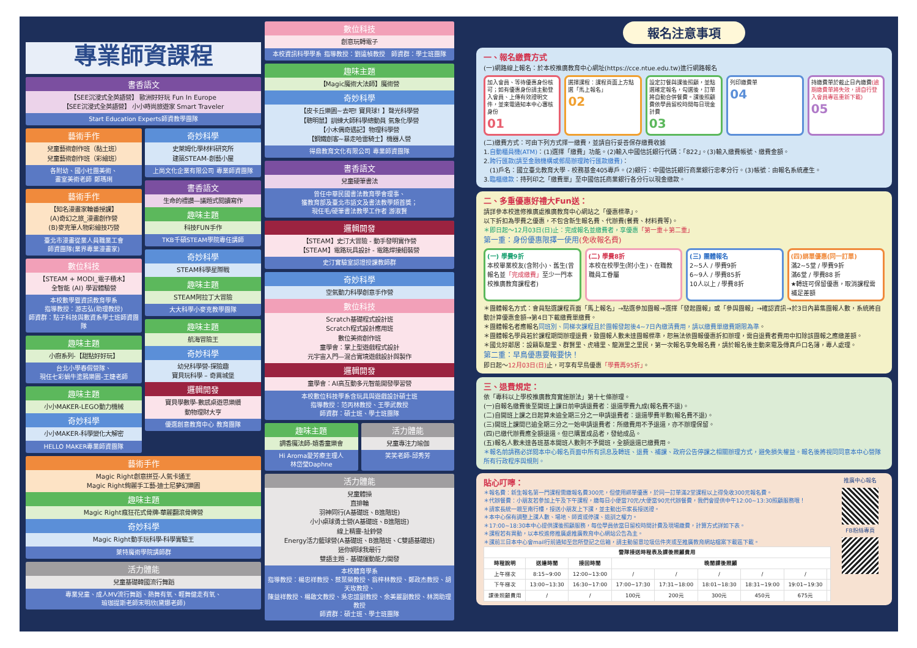專業師資課程
書香語文
【SEE沉浸式全英語營】 歐洲好好玩 Fun In Europe
【SEE沉浸式全英語營】 小小時尚旅遊家 Smart Traveler
Start Education Experts師資教學團隊
藝術手作
兒童藝術創作班（黏土班）
兒童藝術創作班（彩繪班）
各附幼、國小社團美術、
畫室美術老師 鄭瑪琍
藝術手作
【知名漫畫家輪番授課】
(A)奇幻之旅_漫畫創作營
(B)麥克筆人物彩繪技巧營
臺北市漫畫從業人員職業工會
師資團隊(業界專業漫畫家)
數位科技
【STEAM + MODI_電子積木】
全智能 (AI) 學習體驗營
本校數學暨資訊教育學系
指導教授：游志弘(助理教授)
師資群：點子科技與數資系學士班師資團隊
趣味主題
小廚系列-【甜點好好玩】
台北小學春假營隊、
現任七彩蝸牛塗鴉樂園-王婕老師
趣味主題
小小MAKER-LEGO動力機械
奇妙科學
小小MAKER-科學變化大解密
HELLO MAKER專業師資團隊
奇妙科學
史萊姆化學材料研究所
建築STEAM-創藝小屋
上尚文化企業有限公司 專業師資團隊
書香語文
生命的禮讚—議題式閱讀寫作
趣味主題
科技FUN手作
TKB千碩STEAM學院專任講師
奇妙科學
STEAM科學星際戰
趣味主題
STEAM阿拉丁大冒險
大大科學小麥克教學團隊
趣味主題
航海冒險王
奇妙科學
幼兒科學營-探險趣
寶貝玩科學 – 奇異城堡
邏輯開發
寶貝學數學-數感桌遊思樂纘
動物理財大亨
優選創意教育中心 教育團隊
藝術手作
Magic Right創意拼豆-人氣卡通王
Magic Right絢麗手工藝-迪士尼夢幻樂園
趣味主題
Magic Right瘋狂花式骨牌-華麗翻滾骨牌營
奇妙科學
Magic Right動手玩科學-科學實驗王
萊特魔術學院講師群
活力體能
兒童基礎韓國流行舞蹈
專業兒童、成人MV流行舞蹈、熱舞有氧、輕舞健走有氧、
瑜珈提斯老師宋明欣(黛娜老師)
數位科技
創意玩轉電子
本校資訊科學學系 指導教授：劉遠楨教授　師資群：學士班團隊
趣味主題
【Magic魔術大法師】魔術營
奇妙科學
【皮卡丘樂園~去吧! 寶貝球! 】聲光科學營
【聰明鼠】訓練大師科學總動員 氣象化學營
【小木偶奇遇記】物理科學營
【鋼鐵創客~暴走哈雷騎士】機器人營
得鼎教育文化有限公司 專業師資團隊
書香語文
兒童硬筆書法
曾任中華民國書法教育學會理事、
獲教育部及臺北市語文及書法教學類首獎；
現任毛/硬筆書法教學工作者 游淑賢
邏輯開發
【STEAM】史汀大冒險 - 動手發明實作營
【STEAM】電路玩具設計 - 電路焊接組裝營
史汀實驗室認證授課教師群
奇妙科學
空氣動力科學創意手作營
數位科技
Scratch基礎程式設計班
Scratch程式設計應用班
數位美術創作班
童學會：掌上型遊戲程式設計
元宇宙入門—混合實境遊戲設計與製作
邏輯開發
童學會：AI高互動多元智能開發學習營
本校數位科技學系含玩具與遊戲設計碩士班
指導教授：范丙林教授、王學武教授
師資群：碩士班、學士班團隊
趣味主題
調香魔法師-嬉香童樂會
Hi Aroma愛芳療主理人
林岱瑩Daphne
活力體能
兒童專注力瑜伽
笑笑老師-邱秀芳
活力體能
兒童體操
直排輪
羽神同行(A基礎班、B進階班)
小小桌球勇士營(A基礎班、B進階班)
線上精靈-扯鈴營
Energy活力籃球營(A基礎班、B進階班、C雙語基礎班)
迷你網球我最行
雙語主題 - 基礎運動能力開發
本校體育學系
指導教授：楊忠祥教授、蔡葉榮教授、翁梓林教授、鄭政杰教授、胡天玫教授、
陳益祥教授、楊啟文教授、吳忠誼副教授、余美麗副教授、林潤助理教授
師資群：碩士班、學士班團隊
報名注意事項
一、報名繳費方式
(一)網路線上報名：於本校推廣教育中心網址(https://cce.ntue.edu.tw)進行網路報名
加入會員、等待優惠身份核可；如有優惠身份請主動登入會員、上傳有效證明文件，並來電通知本中心審核身份
01
選擇課程：課程頁面上方點選「馬上報名」
02
設定訂餐與課後照顧，並點選確定報名，勾選後，訂單將自動合併餐費。課後照顧費依學員留校時間每日現金計費
03
列印繳費單
04
持繳費單於截止日內繳費(逾期繳費單將失效，請自行登入會員專區重新下載)
05
(二)繳費方式：可由下列方式擇一繳費，並請自行妥善保存繳費收據
1.自動櫃員機(ATM)：(1)選擇「繳費」功能。(2)輸入中國信託銀行代碼：「822」。(3)輸入繳費帳號、繳費金額。
2.跨行匯款(請至金融機構或郵局辦理跨行匯款繳費)：
　(1)戶名：國立臺北教育大學 - 校務基金405專戶。(2)銀行：中國信託銀行商業銀行忠孝分行。(3)帳號：由報名系統產生。
3.臨櫃繳款：持列印之「繳費單」至中國信託商業銀行各分行以現金繳款。
二、多重優惠好禮大Fun送：
請詳參本校進修推廣處推廣教育中心網站之「優惠標準」。
以下折扣為學費之優惠，不包含新生報名費、代辦費(餐費、材料費等)。
＊即日起～12月03日(日)止：完成報名並繳費者，享優惠「第一重＋第二重」
第一重：身份優惠限擇一使用(免收報名費)
(一) 學費9折
本校畢業校友(含附小)、舊生(曾報名並「完成繳費」至少一門本校推廣教育課程者)
(二) 學費8折
本校在校學生(附小生)、在職教職員工眷屬
(三) 團體報名
2~5人 / 學費9折
6~9人 / 學費85折
10人以上 / 學費8折
(四)綁單優惠(同一訂單)
滿2~5堂 / 學費9折
滿6堂 / 學費88 折
★轉班可保留優惠，取消課程需補足差額
＊團體報名方式：會員點選課程頁面「馬上報名」→點選參加團報→選擇「發起團報」或「參與團報」→確認資訊→於3日內募集團報人數，系統將自動計算優惠金額→第4日下載繳費單繳費。
＊團體報名者應報名同班別、同梯次課程且於團報發起後4~7日內繳清費用，請以繳費單繳費期限為準。
＊團體報名學員若於課程期間辦理退費，致團報人數未達團報標準，恕無法依團報優惠折扣辦理，需自退費者費用中扣除該團報之應繳差額。
＊國北好鄰居：設籍臥龍里、群賢里、虎嘯里、龍淵里之里民，第一次報名享免報名費，請於報名後主動來電及傳真戶口名簿，專人處理。
第二重：早鳥優惠要報要快！
即日起～12月03日(日) 止，可享有早鳥優惠「學費再95折」。
三、退費規定：
依「專科以上學校推廣教育實施辦法」第十七條辦理。
(一)自報名繳費後至開班上課日前申請退費者：退還學費九成(報名費不退)。
(二)自開班上課之日起算未逾全期三分之一申請退費者：退還學費半數(報名費不退)。
(三)開班上課間已逾全期三分之一始申請退費者：所繳費用不予退還，亦不辦理保留。
(四)已繳代辦費應全額退還。但已購置成品者，發給成品。
(五)報名人數未達各班基本開班人數則不予開班，全額退還已繳費用。
＊報名前請務必詳閱本中心報名頁面中所有訊息及轉班、退費、補課、政府公告停課之相關辦理方式，避免損失權益。報名後將視同同意本中心營隊所有行政程序與規則。
貼心叮嚀：
＊報名費：新生報名第一門課程需繳報名費300元，但使用綁單優惠，於同一訂單滿2堂課程以上得免收300元報名費。
＊代辦餐費：小朋友若參加上午及下午課程，繳每日小便當70元/大便當90元代辦餐費，我們會提供中午12:00~13:30照顧服務哦！
＊請家長統一親至南行樓，接送小朋友上下課，並主動出示家長接送證。
＊本中心保有調整上課人數、場地、師資或停課、退訓之權力。
＊17:00~18:30本中心提供課後照顧服務，每位學員依當日留校時間計費及現場繳費，計算方式詳如下表。
＊課程若有異動，以本校進修推廣處推廣教育中心網站公告為主。
＊課前三日本中心會mail行前通知至您所登記之信箱，請主動留意垃圾信件夾或至推廣教育網站檔案下載區下載。
| 營隊接送時程表及課後照顧費用 | | | | | | | | |
| --- | --- | --- | --- | --- | --- | --- | --- | --- |
| 時程說明 | 送達時間 | 接回時間 | 晚間課後照顧 | | | | | |
| 上午梯次 | 8:15~9:00 | 12:00~13:00 | / | / | / | / | / | |
| 下午梯次 | 13:00~13:30 | 16:30~17:00 | 17:00~17:30 | 17:31~18:00 | 18:01~18:30 | 18:31~19:00 | 19:01~19:30 | |
| 課後照顧費用 | / | / | 100元 | 200元 | 300元 | 450元 | 675元 | |
推廣中心報名
FB粉絲專頁